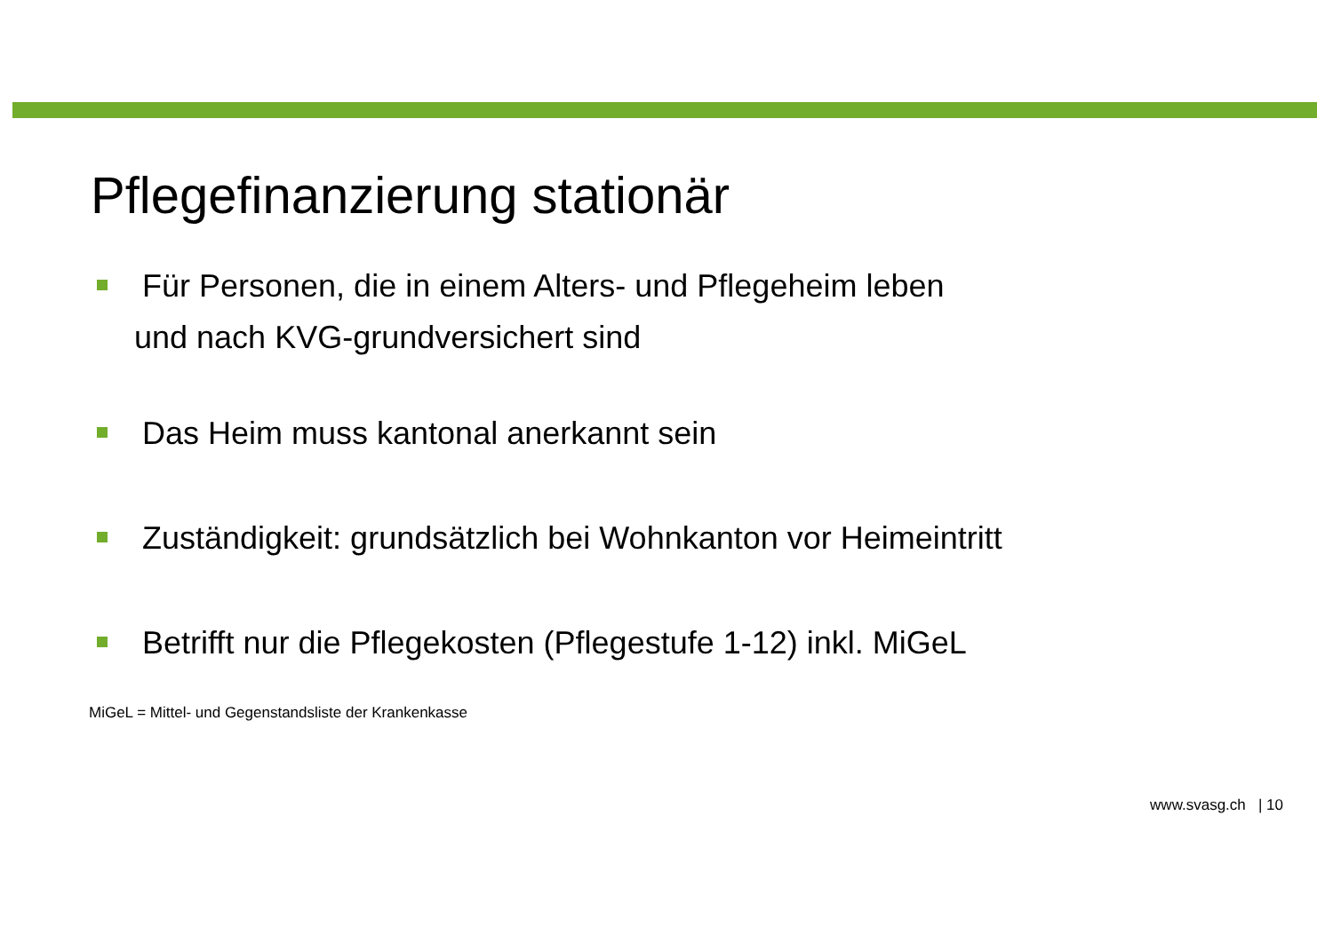Pflegefinanzierung stationär
Für Personen, die in einem Alters- und Pflegeheim leben
und nach KVG-grundversichert sind
Das Heim muss kantonal anerkannt sein
Zuständigkeit: grundsätzlich bei Wohnkanton vor Heimeintritt
Betrifft nur die Pflegekosten (Pflegestufe 1-12) inkl. MiGeL
MiGeL = Mittel- und Gegenstandsliste der Krankenkasse
www.svasg.ch | 10